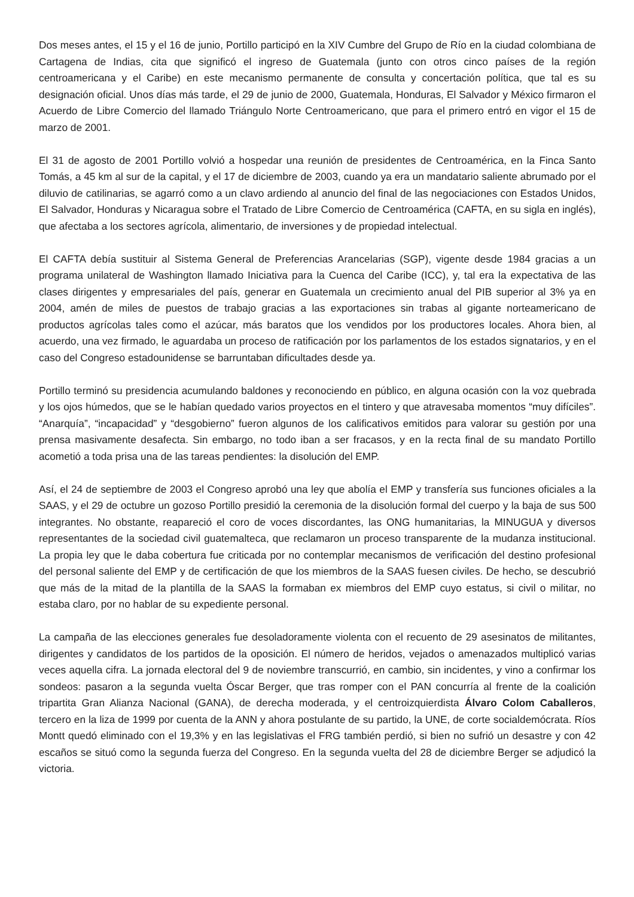Dos meses antes, el 15 y el 16 de junio, Portillo participó en la XIV Cumbre del Grupo de Río en la ciudad colombiana de Cartagena de Indias, cita que significó el ingreso de Guatemala (junto con otros cinco países de la región centroamericana y el Caribe) en este mecanismo permanente de consulta y concertación política, que tal es su designación oficial. Unos días más tarde, el 29 de junio de 2000, Guatemala, Honduras, El Salvador y México firmaron el Acuerdo de Libre Comercio del llamado Triángulo Norte Centroamericano, que para el primero entró en vigor el 15 de marzo de 2001.
El 31 de agosto de 2001 Portillo volvió a hospedar una reunión de presidentes de Centroamérica, en la Finca Santo Tomás, a 45 km al sur de la capital, y el 17 de diciembre de 2003, cuando ya era un mandatario saliente abrumado por el diluvio de catilinarias, se agarró como a un clavo ardiendo al anuncio del final de las negociaciones con Estados Unidos, El Salvador, Honduras y Nicaragua sobre el Tratado de Libre Comercio de Centroamérica (CAFTA, en su sigla en inglés), que afectaba a los sectores agrícola, alimentario, de inversiones y de propiedad intelectual.
El CAFTA debía sustituir al Sistema General de Preferencias Arancelarias (SGP), vigente desde 1984 gracias a un programa unilateral de Washington llamado Iniciativa para la Cuenca del Caribe (ICC), y, tal era la expectativa de las clases dirigentes y empresariales del país, generar en Guatemala un crecimiento anual del PIB superior al 3% ya en 2004, amén de miles de puestos de trabajo gracias a las exportaciones sin trabas al gigante norteamericano de productos agrícolas tales como el azúcar, más baratos que los vendidos por los productores locales. Ahora bien, al acuerdo, una vez firmado, le aguardaba un proceso de ratificación por los parlamentos de los estados signatarios, y en el caso del Congreso estadounidense se barruntaban dificultades desde ya.
Portillo terminó su presidencia acumulando baldones y reconociendo en público, en alguna ocasión con la voz quebrada y los ojos húmedos, que se le habían quedado varios proyectos en el tintero y que atravesaba momentos “muy difíciles”. “Anarquía”, “incapacidad” y “desgobierno” fueron algunos de los calificativos emitidos para valorar su gestión por una prensa masivamente desafecta. Sin embargo, no todo iban a ser fracasos, y en la recta final de su mandato Portillo acometió a toda prisa una de las tareas pendientes: la disolución del EMP.
Así, el 24 de septiembre de 2003 el Congreso aprobó una ley que abolía el EMP y transfería sus funciones oficiales a la SAAS, y el 29 de octubre un gozoso Portillo presidió la ceremonia de la disolución formal del cuerpo y la baja de sus 500 integrantes. No obstante, reapareció el coro de voces discordantes, las ONG humanitarias, la MINUGUA y diversos representantes de la sociedad civil guatemalteca, que reclamaron un proceso transparente de la mudanza institucional. La propia ley que le daba cobertura fue criticada por no contemplar mecanismos de verificación del destino profesional del personal saliente del EMP y de certificación de que los miembros de la SAAS fuesen civiles. De hecho, se descubrió que más de la mitad de la plantilla de la SAAS la formaban ex miembros del EMP cuyo estatus, si civil o militar, no estaba claro, por no hablar de su expediente personal.
La campaña de las elecciones generales fue desoladoramente violenta con el recuento de 29 asesinatos de militantes, dirigentes y candidatos de los partidos de la oposición. El número de heridos, vejados o amenazados multiplicó varias veces aquella cifra. La jornada electoral del 9 de noviembre transcurrió, en cambio, sin incidentes, y vino a confirmar los sondeos: pasaron a la segunda vuelta Óscar Berger, que tras romper con el PAN concurría al frente de la coalición tripartita Gran Alianza Nacional (GANA), de derecha moderada, y el centroizquierdista Álvaro Colom Caballeros, tercero en la liza de 1999 por cuenta de la ANN y ahora postulante de su partido, la UNE, de corte socialdemócrata. Ríos Montt quedó eliminado con el 19,3% y en las legislativas el FRG también perdió, si bien no sufrió un desastre y con 42 escaños se situó como la segunda fuerza del Congreso. En la segunda vuelta del 28 de diciembre Berger se adjudicó la victoria.